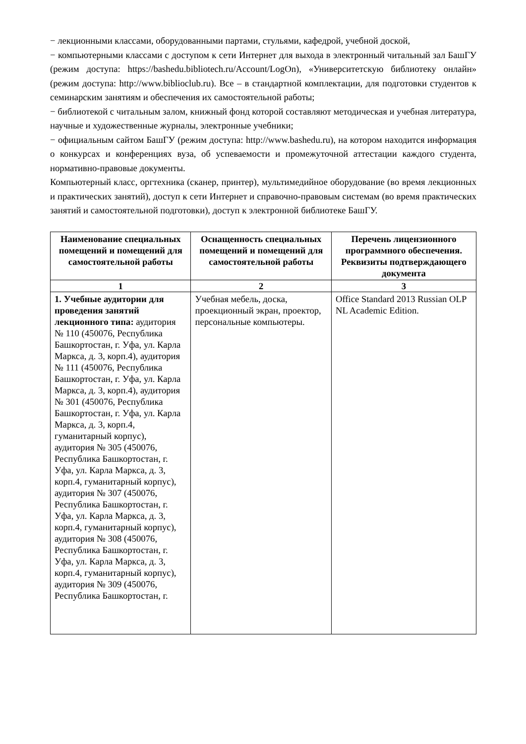− лекционными классами, оборудованными партами, стульями, кафедрой, учебной доской,
− компьютерными классами с доступом к сети Интернет для выхода в электронный читальный зал БашГУ (режим доступа: https://bashedu.bibliotech.ru/Account/LogOn), «Университетскую библиотеку онлайн» (режим доступа: http://www.biblioclub.ru). Все – в стандартной комплектации, для подготовки студентов к семинарским занятиям и обеспечения их самостоятельной работы;
− библиотекой с читальным залом, книжный фонд которой составляют методическая и учебная литература, научные и художественные журналы, электронные учебники;
− официальным сайтом БашГУ (режим доступа: http://www.bashedu.ru), на котором находится информация о конкурсах и конференциях вуза, об успеваемости и промежуточной аттестации каждого студента, нормативно-правовые документы.
Компьютерный класс, оргтехника (сканер, принтер), мультимедийное оборудование (во время лекционных и практических занятий), доступ к сети Интернет и справочно-правовым системам (во время практических занятий и самостоятельной подготовки), доступ к электронной библиотеке БашГУ.
| Наименование специальных помещений и помещений для самостоятельной работы | Оснащенность специальных помещений и помещений для самостоятельной работы | Перечень лицензионного программного обеспечения. Реквизиты подтверждающего документа |
| --- | --- | --- |
| 1 | 2 | 3 |
| 1. Учебные аудитории для проведения занятий лекционного типа: аудитория № 110 (450076, Республика Башкортостан, г. Уфа, ул. Карла Маркса, д. 3, корп.4), аудитория № 111 (450076, Республика Башкортостан, г. Уфа, ул. Карла Маркса, д. 3, корп.4), аудитория № 301 (450076, Республика Башкортостан, г. Уфа, ул. Карла Маркса, д. 3, корп.4, гуманитарный корпус), аудитория № 305 (450076, Республика Башкортостан, г. Уфа, ул. Карла Маркса, д. 3, корп.4, гуманитарный корпус), аудитория № 307 (450076, Республика Башкортостан, г. Уфа, ул. Карла Маркса, д. 3, корп.4, гуманитарный корпус), аудитория № 308 (450076, Республика Башкортостан, г. Уфа, ул. Карла Маркса, д. 3, корп.4, гуманитарный корпус), аудитория № 309 (450076, Республика Башкортостан, г. | Учебная мебель, доска, проекционный экран, проектор, персональные компьютеры. | Office Standard 2013 Russian OLP NL Academic Edition. |